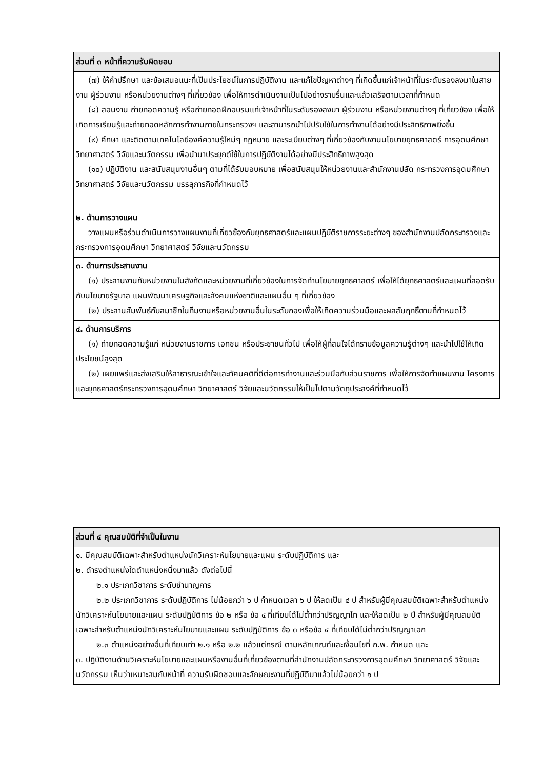| ส่วนที่ ๓ หน้าที่ความรับผิดชอบ |
| --- |
| (๗) ให้คำปรึกษา และข้อเสนอแนะที่เป็นประโยชน์ในการปฏิบัติงาน และแก้ไขปัญหาต่างๆ ที่เกิดขึ้นแก่เจ้าหน้าที่ในระดับรองลงมาในสายงาน ผู้ร่วมงาน หรือหน่วยงานต่างๆ ที่เกี่ยวข้อง เพื่อให้การดำเนินงานเป็นไปอย่างราบรื่นและแล้วเสร็จตามเวลาที่กำหนด (๘) สอนงาน ถ่ายทอดความรู้ หรือถ่ายทอดฝึกอบรมแก่เจ้าหน้าที่ในระดับรองลงมา ผู้ร่วมงาน หรือหน่วยงานต่างๆ ที่เกี่ยวข้อง เพื่อให้เกิดการเรียนรู้และถ่ายทอดหลักการทำงานภายในกระทรวงฯ และสามารถนำไปปรับใช้ในการทำงานได้อย่างมีประสิทธิภาพยิ่งขึ้น (๙) ศึกษา และติดตามเทคโนโลยีองค์ความรู้ใหม่ๆ กฎหมาย และระเบียบต่างๆ ที่เกี่ยวข้องกับงานนโยบายยุทธศาสตร์ การอุดมศึกษา วิทยาศาสตร์ วิจัยและนวัตกรรม เพื่อนำมาประยุกต์ใช้ในการปฏิบัติงานได้อย่างมีประสิทธิภาพสูงสุด (๑๐) ปฏิบัติงาน และสนับสนุนงานอื่นๆ ตามที่ได้รับมอบหมาย เพื่อสนับสนุนให้หน่วยงานและสำนักงานปลัด กระทรวงการอุดมศึกษา วิทยาศาสตร์ วิจัยและนวัตกรรม บรรลุภารกิจที่กำหนดไว้ |
| ๒. ด้านการวางแผน วางแผนหรือร่วมดำเนินการวางแผนงานที่เกี่ยวข้องกับยุทธศาสตร์และแผนปฏิบัติราชการระยะต่างๆ ของสำนักงานปลัดกระทรวงและกระทรวงการอุดมศึกษา วิทยาศาสตร์ วิจัยและนวัตกรรม |
| ๓. ด้านการประสานงาน (๑) ประสานงานกับหน่วยงานในสังกัดและหน่วยงานที่เกี่ยวข้องในการจัดทำนโยบายยุทธศาสตร์ เพื่อให้ได้ยุทธศาสตร์และแผนที่สอดรับกับนโยบายรัฐบาล แผนพัฒนาเศรษฐกิจและสังคมแห่งชาติและแผนอื่น ๆ ที่เกี่ยวข้อง (๒) ประสานสัมพันธ์กับสมาชิกในทีมงานหรือหน่วยงานอื่นในระดับกองเพื่อให้เกิดความร่วมมือและผลสัมฤทธิ์ตามที่กำหนดไว้ |
| ๔. ด้านการบริการ (๑) ถ่ายทอดความรู้แก่ หน่วยงานราชการ เอกชน หรือประชาชนทั่วไป เพื่อให้ผู้ที่สนใจได้ทราบข้อมูลความรู้ต่างๆ และนำไปใช้ให้เกิดประโยชน์สูงสุด (๒) เผยแพร่และส่งเสริมให้สาธารณะเข้าใจและทัศนคติที่ดีต่อการทำงานและร่วมมือกับส่วนราชการ เพื่อให้การจัดทำแผนงาน โครงการ และยุทธศาสตร์กระทรวงการอุดมศึกษา วิทยาศาสตร์ วิจัยและนวัตกรรมให้เป็นไปตามวัตถุประสงค์ที่กำหนดไว้ |
| ส่วนที่ ๔ คุณสมบัติที่จำเป็นในงาน |
| --- |
| ๑. มีคุณสมบัติเฉพาะสำหรับตำแหน่งนักวิเคราะห์นโยบายและแผน ระดับปฏิบัติการ และ ๒. ดำรงตำแหน่งใดตำแหน่งหนึ่งมาแล้ว ดังต่อไปนี้ ๒.๑ ประเภทวิชาการ ระดับชำนาญการ ๒.๒ ประเภทวิชาการ ระดับปฏิบัติการ ไม่น้อยกว่า ๖ ป กำหนดเวลา ๖ ป ให้ลดเป็น ๔ ป สำหรับผู้มีคุณสมบัติเฉพาะสำหรับตำแหน่งนักวิเคราะห์นโยบายและแผน ระดับปฏิบัติการ ข้อ ๒ หรือ ข้อ ๔ ที่เทียบได้ไม่ต่ำกว่าปริญญาโท และให้ลดเป็น ๒ ปี สำหรับผู้มีคุณสมบัติเฉพาะสำหรับตำแหน่งนักวิเคราะห์นโยบายและแผน ระดับปฏิบัติการ ข้อ ๓ หรือข้อ ๔ ที่เทียบได้ไม่ต่ำกว่าปริญญาเอก ๒.๓ ตำแหน่งอย่างอื่นที่เทียบเท่า ๒.๑ หรือ ๒.๒ แล้วแต่กรณี ตามหลักเกณฑ์และเงื่อนไขที่ ก.พ. กำหนด และ ๓. ปฏิบัติงานด้านวิเคราะห์นโยบายและแผนหรืองานอื่นที่เกี่ยวข้องตามที่สำนักงานปลัดกระทรวงการอุดมศึกษา วิทยาศาสตร์ วิจัยและนวัตกรรม เห็นว่าเหมาะสมกับหน้าที่ ความรับผิดชอบและลักษณะงานที่ปฏิบัติมาแล้วไม่น้อยกว่า ๑ ป |